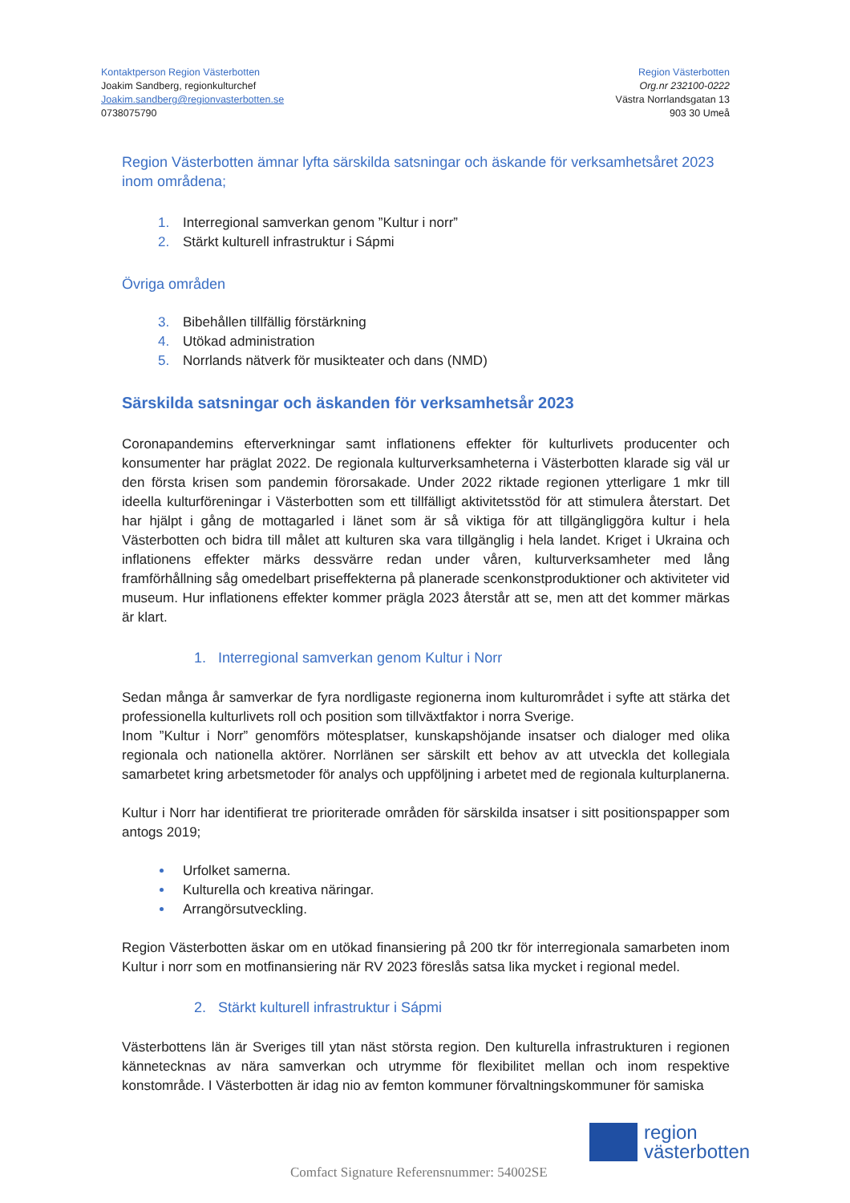Kontaktperson Region Västerbotten
Joakim Sandberg, regionkulturchef
Joakim.sandberg@regionvasterbotten.se
0738075790
Region Västerbotten
Org.nr 232100-0222
Västra Norrlandsgatan 13
903 30 Umeå
Region Västerbotten ämnar lyfta särskilda satsningar och äskande för verksamhetsåret 2023 inom områdena;
Interregional samverkan genom ”Kultur i norr”
Stärkt kulturell infrastruktur i Sápmi
Övriga områden
Bibehållen tillfällig förstärkning
Utökad administration
Norrlands nätverk för musikteater och dans (NMD)
Särskilda satsningar och äskanden för verksamhetsår 2023
Coronapandemins efterverkningar samt inflationens effekter för kulturlivets producenter och konsumenter har präglat 2022. De regionala kulturverksamheterna i Västerbotten klarade sig väl ur den första krisen som pandemin förorsakade. Under 2022 riktade regionen ytterligare 1 mkr till ideella kulturföreningar i Västerbotten som ett tillfälligt aktivitetsstöd för att stimulera återstart. Det har hjälpt i gång de mottagarled i länet som är så viktiga för att tillgängliggöra kultur i hela Västerbotten och bidra till målet att kulturen ska vara tillgänglig i hela landet. Kriget i Ukraina och inflationens effekter märks dessvärre redan under våren, kulturverksamheter med lång framförhållning såg omedelbart priseffekterna på planerade scenkonstproduktioner och aktiviteter vid museum. Hur inflationens effekter kommer prägla 2023 återstår att se, men att det kommer märkas är klart.
1. Interregional samverkan genom Kultur i Norr
Sedan många år samverkar de fyra nordligaste regionerna inom kulturområdet i syfte att stärka det professionella kulturlivets roll och position som tillväxtfaktor i norra Sverige.
Inom ”Kultur i Norr” genomförs mötesplatser, kunskapshöjande insatser och dialoger med olika regionala och nationella aktörer. Norrlänen ser särskilt ett behov av att utveckla det kollegiala samarbetet kring arbetsmetoder för analys och uppföljning i arbetet med de regionala kulturplanerna.
Kultur i Norr har identifierat tre prioriterade områden för särskilda insatser i sitt positionspapper som antogs 2019;
Urfolket samerna.
Kulturella och kreativa näringar.
Arrangörsutveckling.
Region Västerbotten äskar om en utökad finansiering på 200 tkr för interregionala samarbeten inom Kultur i norr som en motfinansiering när RV 2023 föreslås satsa lika mycket i regional medel.
2. Stärkt kulturell infrastruktur i Sápmi
Västerbottens län är Sveriges till ytan näst största region. Den kulturella infrastrukturen i regionen kännetecknas av nära samverkan och utrymme för flexibilitet mellan och inom respektive konstområde. I Västerbotten är idag nio av femton kommuner förvaltningskommuner för samiska
region
västerbotten
Comfact Signature Referensnummer: 54002SE